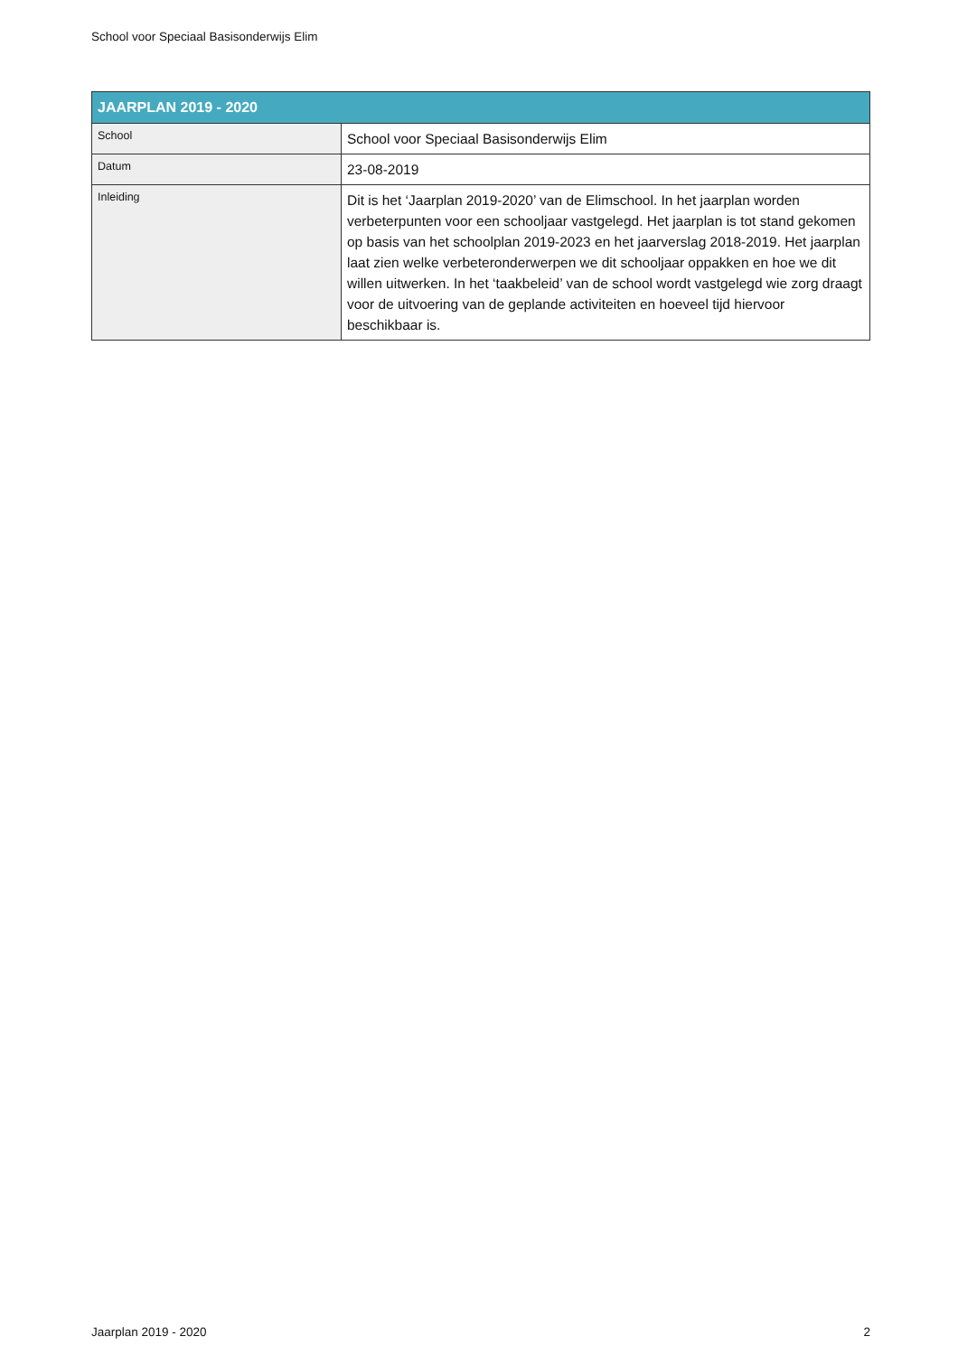School voor Speciaal Basisonderwijs Elim
| JAARPLAN 2019 - 2020 | |
| --- | --- |
| School | School voor Speciaal Basisonderwijs Elim |
| Datum | 23-08-2019 |
| Inleiding | Dit is het ‘Jaarplan 2019-2020’ van de Elimschool. In het jaarplan worden verbeterpunten voor een schooljaar vastgelegd. Het jaarplan is tot stand gekomen op basis van het schoolplan 2019-2023 en het jaarverslag 2018-2019. Het jaarplan laat zien welke verbeteronderwerpen we dit schooljaar oppakken en hoe we dit willen uitwerken. In het ‘taakbeleid’ van de school wordt vastgelegd wie zorg draagt voor de uitvoering van de geplande activiteiten en hoeveel tijd hiervoor beschikbaar is. |
Jaarplan 2019 - 2020 2